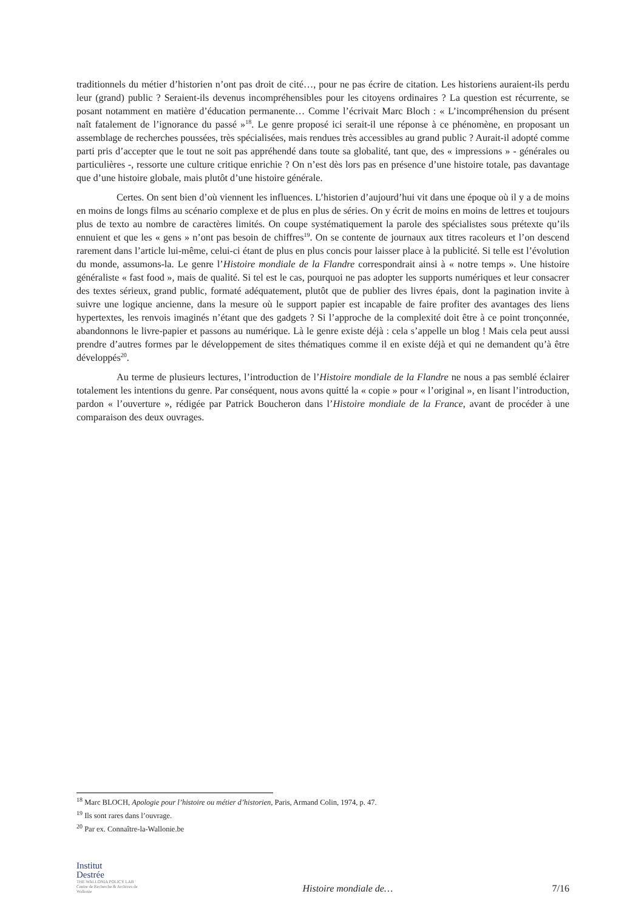traditionnels du métier d’historien n’ont pas droit de cité…, pour ne pas écrire de citation. Les historiens auraient-ils perdu leur (grand) public ? Seraient-ils devenus incompréhensibles pour les citoyens ordinaires ? La question est récurrente, se posant notamment en matière d’éducation permanente… Comme l’écrivait Marc Bloch : « L’incompréhension du présent naît fatalement de l’ignorance du passé »<sup>18</sup>. Le genre proposé ici serait-il une réponse à ce phénomène, en proposant un assemblage de recherches poussées, très spécialisées, mais rendues très accessibles au grand public ? Aurait-il adopté comme parti pris d’accepter que le tout ne soit pas appréhendé dans toute sa globalité, tant que, des « impressions » - générales ou particulières -, ressorte une culture critique enrichie ? On n’est dès lors pas en présence d’une histoire totale, pas davantage que d’une histoire globale, mais plutôt d’une histoire générale.
Certes. On sent bien d’où viennent les influences. L’historien d’aujourd’hui vit dans une époque où il y a de moins en moins de longs films au scénario complexe et de plus en plus de séries. On y écrit de moins en moins de lettres et toujours plus de texto au nombre de caractères limités. On coupe systématiquement la parole des spécialistes sous prétexte qu’ils ennuient et que les « gens » n’ont pas besoin de chiffres<sup>19</sup>. On se contente de journaux aux titres racoleurs et l’on descend rarement dans l’article lui-même, celui-ci étant de plus en plus concis pour laisser place à la publicité. Si telle est l’évolution du monde, assumons-la. Le genre l’Histoire mondiale de la Flandre correspondrait ainsi à « notre temps ». Une histoire généraliste « fast food », mais de qualité. Si tel est le cas, pourquoi ne pas adopter les supports numériques et leur consacrer des textes sérieux, grand public, formaté adéquatement, plutôt que de publier des livres épais, dont la pagination invite à suivre une logique ancienne, dans la mesure où le support papier est incapable de faire profiter des avantages des liens hypertextes, les renvois imaginés n’étant que des gadgets ? Si l’approche de la complexité doit être à ce point tronçonnée, abandonnons le livre-papier et passons au numérique. Là le genre existe déjà : cela s’appelle un blog ! Mais cela peut aussi prendre d’autres formes par le développement de sites thématiques comme il en existe déjà et qui ne demandent qu’à être développés<sup>20</sup>.
Au terme de plusieurs lectures, l’introduction de l’Histoire mondiale de la Flandre ne nous a pas semblé éclairer totalement les intentions du genre. Par conséquent, nous avons quitté la « copie » pour « l’original », en lisant l’introduction, pardon « l’ouverture », rédigée par Patrick Boucheron dans l’Histoire mondiale de la France, avant de procéder à une comparaison des deux ouvrages.
<sup>18</sup> Marc BLOCH, Apologie pour l’histoire ou métier d’historien, Paris, Armand Colin, 1974, p. 47.
<sup>19</sup> Ils sont rares dans l’ouvrage.
<sup>20</sup> Par ex. Connaître-la-Wallonie.be
Institut
Destrée
THE WALLONIA POLICY LAB
Centre de Recherche & Archives de Wallonie
Histoire mondiale de…
7/16